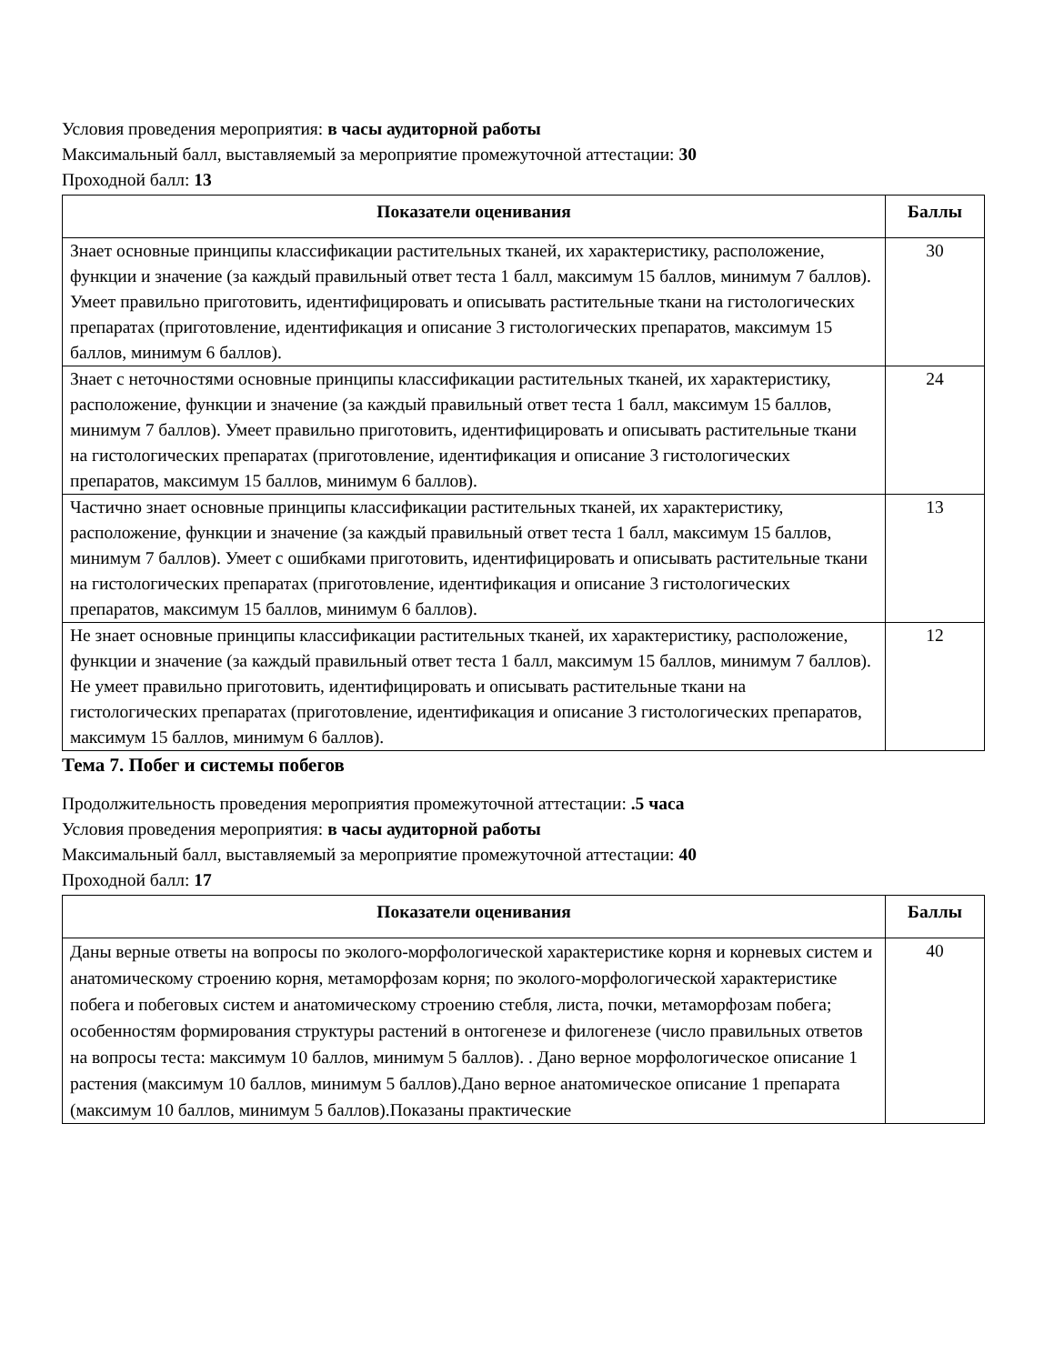Условия проведения мероприятия: в часы аудиторной работы
Максимальный балл, выставляемый за мероприятие промежуточной аттестации: 30
Проходной балл: 13
| Показатели оценивания | Баллы |
| --- | --- |
| Знает основные принципы классификации растительных тканей, их характеристику, расположение, функции и значение (за каждый правильный ответ теста 1 балл, максимум 15 баллов, минимум 7 баллов). Умеет правильно приготовить, идентифицировать и описывать растительные ткани на гистологических препаратах (приготовление, идентификация и описание 3 гистологических препаратов, максимум 15 баллов, минимум 6 баллов). | 30 |
| Знает с неточностями основные принципы классификации растительных тканей, их характеристику, расположение, функции и значение (за каждый правильный ответ теста 1 балл, максимум 15 баллов, минимум 7 баллов). Умеет правильно приготовить, идентифицировать и описывать растительные ткани на гистологических препаратах (приготовление, идентификация и описание 3 гистологических препаратов, максимум 15 баллов, минимум 6 баллов). | 24 |
| Частично знает основные принципы классификации растительных тканей, их характеристику, расположение, функции и значение (за каждый правильный ответ теста 1 балл, максимум 15 баллов, минимум 7 баллов). Умеет с ошибками приготовить, идентифицировать и описывать растительные ткани на гистологических препаратах (приготовление, идентификация и описание 3 гистологических препаратов, максимум 15 баллов, минимум 6 баллов). | 13 |
| Не знает основные принципы классификации растительных тканей, их характеристику, расположение, функции и значение (за каждый правильный ответ теста 1 балл, максимум 15 баллов, минимум 7 баллов). Не умеет правильно приготовить, идентифицировать и описывать растительные ткани на гистологических препаратах (приготовление, идентификация и описание 3 гистологических препаратов, максимум 15 баллов, минимум 6 баллов). | 12 |
Тема 7. Побег и системы побегов
Продолжительность проведения мероприятия промежуточной аттестации: .5 часа
Условия проведения мероприятия: в часы аудиторной работы
Максимальный балл, выставляемый за мероприятие промежуточной аттестации: 40
Проходной балл: 17
| Показатели оценивания | Баллы |
| --- | --- |
| Даны верные ответы на вопросы по эколого-морфологической характеристике корня и корневых систем и анатомическому строению корня, метаморфозам корня; по эколого-морфологической характеристике побега и побеговых систем и анатомическому строению стебля, листа, почки, метаморфозам побега; особенностям формирования структуры растений в онтогенезе и филогенезе (число правильных ответов на вопросы теста: максимум 10 баллов, минимум 5 баллов). . Дано верное морфологическое описание 1 растения (максимум 10 баллов, минимум 5 баллов).Дано верное анатомическое описание 1 препарата (максимум 10 баллов, минимум 5 баллов).Показаны практические | 40 |